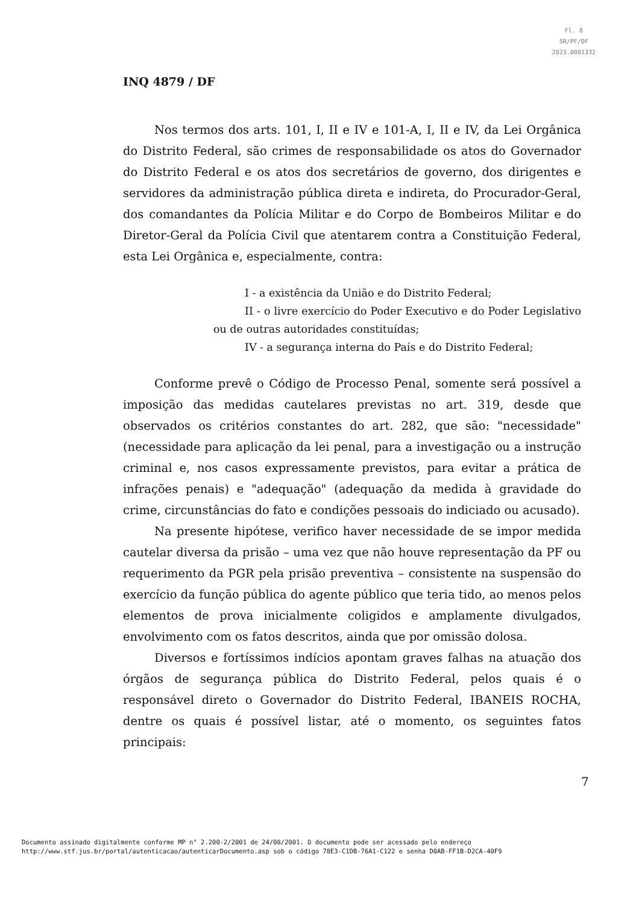Fl. 8
SR/PF/DF
2023.0001332
INQ 4879 / DF
Nos termos dos arts. 101, I, II e IV e 101-A, I, II e IV, da Lei Orgânica do Distrito Federal, são crimes de responsabilidade os atos do Governador do Distrito Federal e os atos dos secretários de governo, dos dirigentes e servidores da administração pública direta e indireta, do Procurador-Geral, dos comandantes da Polícia Militar e do Corpo de Bombeiros Militar e do Diretor-Geral da Polícia Civil que atentarem contra a Constituição Federal, esta Lei Orgânica e, especialmente, contra:
I - a existência da União e do Distrito Federal;
II - o livre exercício do Poder Executivo e do Poder Legislativo ou de outras autoridades constituídas;
IV - a segurança interna do País e do Distrito Federal;
Conforme prevê o Código de Processo Penal, somente será possível a imposição das medidas cautelares previstas no art. 319, desde que observados os critérios constantes do art. 282, que são: "necessidade" (necessidade para aplicação da lei penal, para a investigação ou a instrução criminal e, nos casos expressamente previstos, para evitar a prática de infrações penais) e "adequação" (adequação da medida à gravidade do crime, circunstâncias do fato e condições pessoais do indiciado ou acusado).
Na presente hipótese, verifico haver necessidade de se impor medida cautelar diversa da prisão – uma vez que não houve representação da PF ou requerimento da PGR pela prisão preventiva – consistente na suspensão do exercício da função pública do agente público que teria tido, ao menos pelos elementos de prova inicialmente coligidos e amplamente divulgados, envolvimento com os fatos descritos, ainda que por omissão dolosa.
Diversos e fortíssimos indícios apontam graves falhas na atuação dos órgãos de segurança pública do Distrito Federal, pelos quais é o responsável direto o Governador do Distrito Federal, IBANEIS ROCHA, dentre os quais é possível listar, até o momento, os seguintes fatos principais:
7
Documento assinado digitalmente conforme MP n° 2.200-2/2001 de 24/08/2001. O documento pode ser acessado pelo endereço
http://www.stf.jus.br/portal/autenticacao/autenticarDocumento.asp sob o código 78E3-C1DB-76A1-C122 e senha D0AB-FF1B-D2CA-40F9